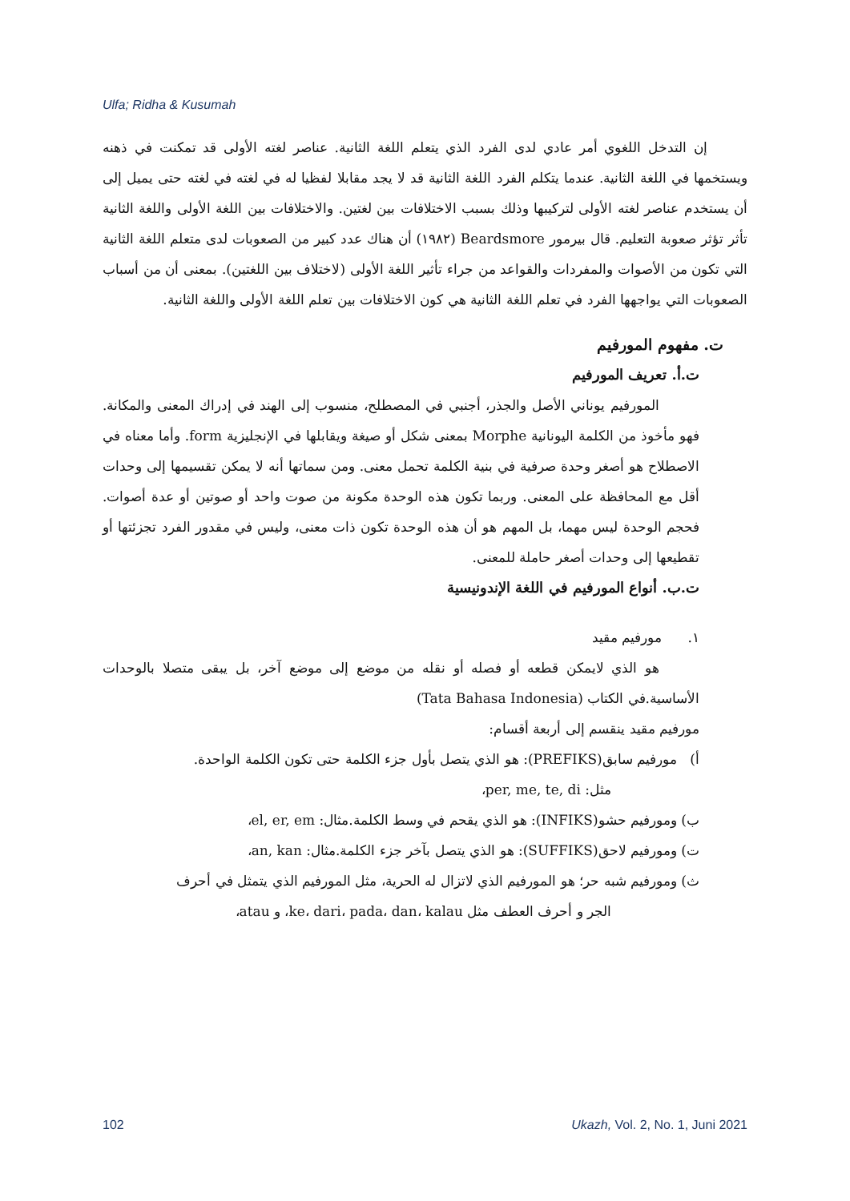Ulfa; Ridha & Kusumah
إن التدخل اللغوي أمر عادي لدى الفرد الذي يتعلم اللغة الثانية. عناصر لغته الأولى قد تمكنت في ذهنه ويستخمها في اللغة الثانية. عندما يتكلم الفرد اللغة الثانية قد لا يجد مقابلا لفظيا له في لغته في لغته حتى يميل إلى أن يستخدم عناصر لغته الأولى لتركيبها وذلك بسبب الاختلافات بين لغتين. والاختلافات بين اللغة الأولى واللغة الثانية تأثر تؤثر صعوبة التعليم. قال بيرمور Beardsmore (١٩٨٢) أن هناك عدد كبير من الصعوبات لدى متعلم اللغة الثانية التي تكون من الأصوات والمفردات والقواعد من جراء تأثير اللغة الأولى (لاختلاف بين اللغتين). بمعنى أن من أسباب الصعوبات التي يواجهها الفرد في تعلم اللغة الثانية هي كون الاختلافات بين تعلم اللغة الأولى واللغة الثانية.
ت. مفهوم المورفيم
ت.أ. تعريف المورفيم
المورفيم يوناني الأصل والجذر، أجنبي في المصطلح، منسوب إلى الهند في إدراك المعنى والمكانة. فهو مأخوذ من الكلمة اليونانية Morphe بمعنى شكل أو صيغة ويقابلها في الإنجليزية form. وأما معناه في الاصطلاح هو أصغر وحدة صرفية في بنية الكلمة تحمل معنى. ومن سماتها أنه لا يمكن تقسيمها إلى وحدات أقل مع المحافظة على المعنى. وربما تكون هذه الوحدة مكونة من صوت واحد أو صوتين أو عدة أصوات. فحجم الوحدة ليس مهما، بل المهم هو أن هذه الوحدة تكون ذات معنى، وليس في مقدور الفرد تجزئتها أو تقطيعها إلى وحدات أصغر حاملة للمعنى.
ت.ب. أنواع المورفيم في اللغة الإندونيسية
١. مورفيم مقيد
هو الذي لايمكن قطعه أو فصله أو نقله من موضع إلى موضع آخر، بل يبقى متصلا بالوحدات الأساسية.في الكتاب (Tata Bahasa Indonesia)
مورفيم مقيد ينقسم إلى أربعة أقسام:
أ) مورفيم سابق(PREFIKS): هو الذي يتصل بأول جزء الكلمة حتى تكون الكلمة الواحدة.
مثل: per, me, te, di،
ب) ومورفيم حشو(INFIKS): هو الذي يقحم في وسط الكلمة.مثال: el, er, em،
ت) ومورفيم لاحق(SUFFIKS): هو الذي يتصل بآخر جزء الكلمة.مثال: an, kan،
ث) ومورفيم شبه حر؛ هو المورفيم الذي لاتزال له الحرية، مثل المورفيم الذي يتمثل في أحرف
الجر و أحرف العطف مثل ke، dari، pada، dan، kalau، و atau،
102 Ukazh, Vol. 2, No. 1, Juni 2021